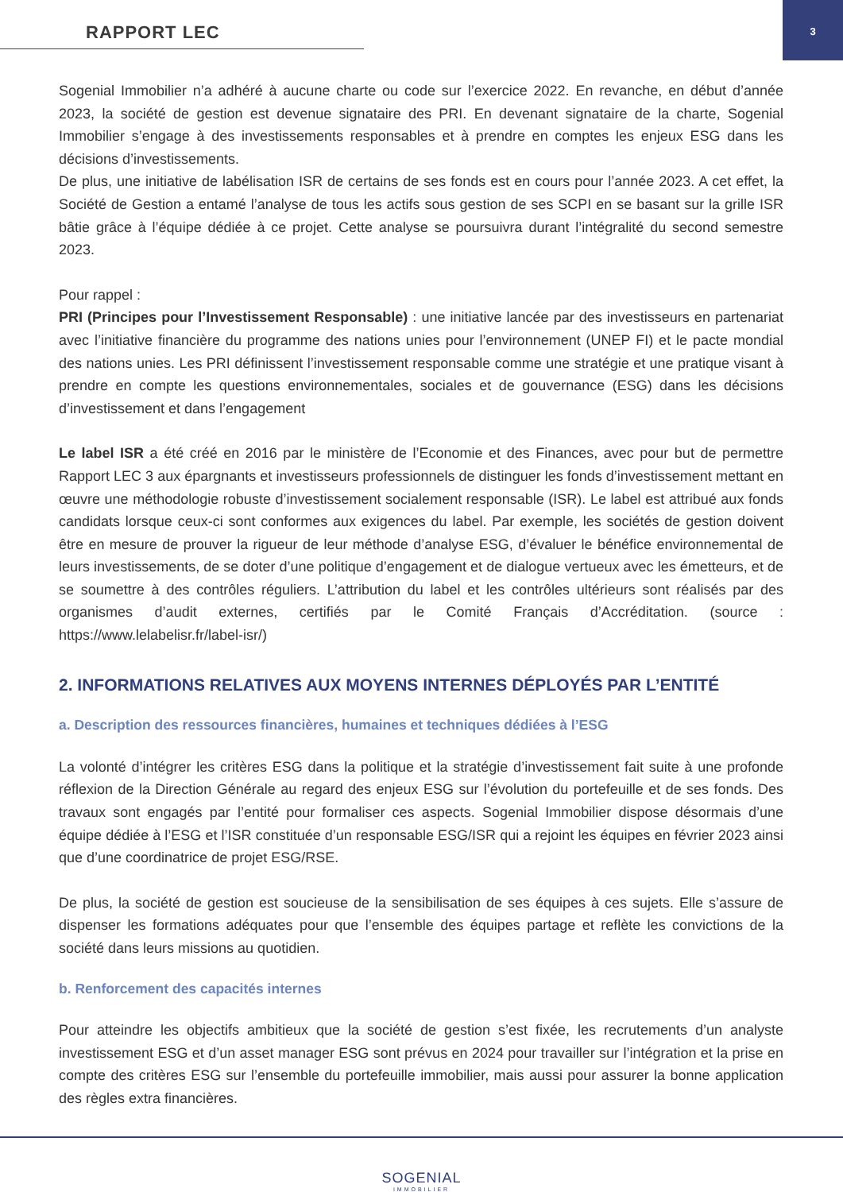RAPPORT LEC 3
Sogenial Immobilier n’a adhéré à aucune charte ou code sur l’exercice 2022. En revanche, en début d’année 2023, la société de gestion est devenue signataire des PRI. En devenant signataire de la charte, Sogenial Immobilier s’engage à des investissements responsables et à prendre en comptes les enjeux ESG dans les décisions d’investissements.
De plus, une initiative de labélisation ISR de certains de ses fonds est en cours pour l’année 2023. A cet effet, la Société de Gestion a entamé l’analyse de tous les actifs sous gestion de ses SCPI en se basant sur la grille ISR bâtie grâce à l’équipe dédiée à ce projet. Cette analyse se poursuivra durant l’intégralité du second semestre 2023.
Pour rappel :
PRI (Principes pour l’Investissement Responsable) : une initiative lancée par des investisseurs en partenariat avec l’initiative financière du programme des nations unies pour l’environnement (UNEP FI) et le pacte mondial des nations unies. Les PRI définissent l’investissement responsable comme une stratégie et une pratique visant à prendre en compte les questions environnementales, sociales et de gouvernance (ESG) dans les décisions d’investissement et dans l’engagement
Le label ISR a été créé en 2016 par le ministère de l’Economie et des Finances, avec pour but de permettre Rapport LEC 3 aux épargnants et investisseurs professionnels de distinguer les fonds d’investissement mettant en œuvre une méthodologie robuste d’investissement socialement responsable (ISR). Le label est attribué aux fonds candidats lorsque ceux-ci sont conformes aux exigences du label. Par exemple, les sociétés de gestion doivent être en mesure de prouver la rigueur de leur méthode d’analyse ESG, d’évaluer le bénéfice environnemental de leurs investissements, de se doter d’une politique d’engagement et de dialogue vertueux avec les émetteurs, et de se soumettre à des contrôles réguliers. L’attribution du label et les contrôles ultérieurs sont réalisés par des organismes d’audit externes, certifiés par le Comité Français d’Accréditation. (source : https://www.lelabelisr.fr/label-isr/)
2. INFORMATIONS RELATIVES AUX MOYENS INTERNES DÉPLOYÉS PAR L’ENTITÉ
a. Description des ressources financières, humaines et techniques dédiées à l’ESG
La volonté d’intégrer les critères ESG dans la politique et la stratégie d’investissement fait suite à une profonde réflexion de la Direction Générale au regard des enjeux ESG sur l’évolution du portefeuille et de ses fonds. Des travaux sont engagés par l’entité pour formaliser ces aspects. Sogenial Immobilier dispose désormais d’une équipe dédiée à l’ESG et l’ISR constituée d’un responsable ESG/ISR qui a rejoint les équipes en février 2023 ainsi que d’une coordinatrice de projet ESG/RSE.
De plus, la société de gestion est soucieuse de la sensibilisation de ses équipes à ces sujets. Elle s’assure de dispenser les formations adéquates pour que l’ensemble des équipes partage et reflète les convictions de la société dans leurs missions au quotidien.
b. Renforcement des capacités internes
Pour atteindre les objectifs ambitieux que la société de gestion s’est fixée, les recrutements d’un analyste investissement ESG et d’un asset manager ESG sont prévus en 2024 pour travailler sur l’intégration et la prise en compte des critères ESG sur l’ensemble du portefeuille immobilier, mais aussi pour assurer la bonne application des règles extra financières.
SOGENIAL
IMMOBILIER